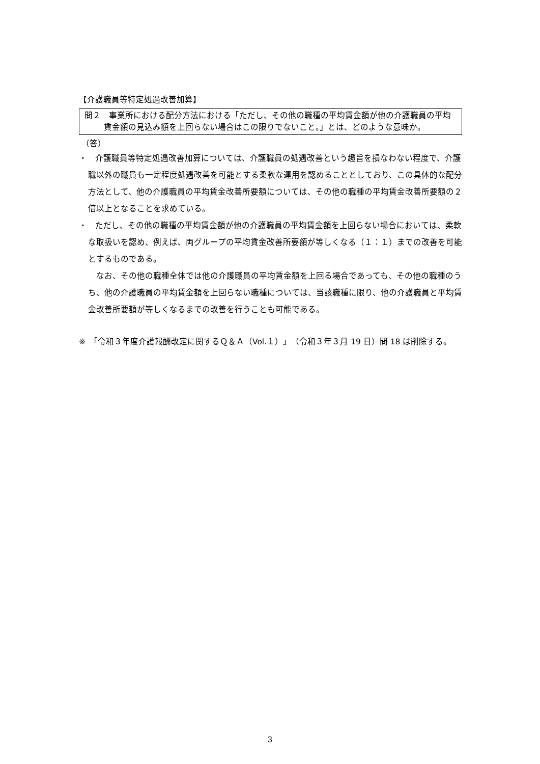【介護職員等特定処遇改善加算】
問２　事業所における配分方法における「ただし、その他の職種の平均賃金額が他の介護職員の平均賃金額の見込み額を上回らない場合はこの限りでないこと。」とは、どのような意味か。
（答）
・　介護職員等特定処遇改善加算については、介護職員の処遇改善という趣旨を損なわない程度で、介護職以外の職員も一定程度処遇改善を可能とする柔軟な運用を認めることとしており、この具体的な配分方法として、他の介護職員の平均賃金改善所要額については、その他の職種の平均賃金改善所要額の２倍以上となることを求めている。
・　ただし、その他の職種の平均賃金額が他の介護職員の平均賃金額を上回らない場合においては、柔軟な取扱いを認め、例えば、両グループの平均賃金改善所要額が等しくなる（１：１）までの改善を可能とするものである。
なお、その他の職種全体では他の介護職員の平均賃金額を上回る場合であっても、その他の職種のうち、他の介護職員の平均賃金額を上回らない職種については、当該職種に限り、他の介護職員と平均賃金改善所要額が等しくなるまでの改善を行うことも可能である。
※　「令和３年度介護報酬改定に関するＱ＆Ａ（Vol.１）」（令和３年３月 19 日）問 18 は削除する。
3